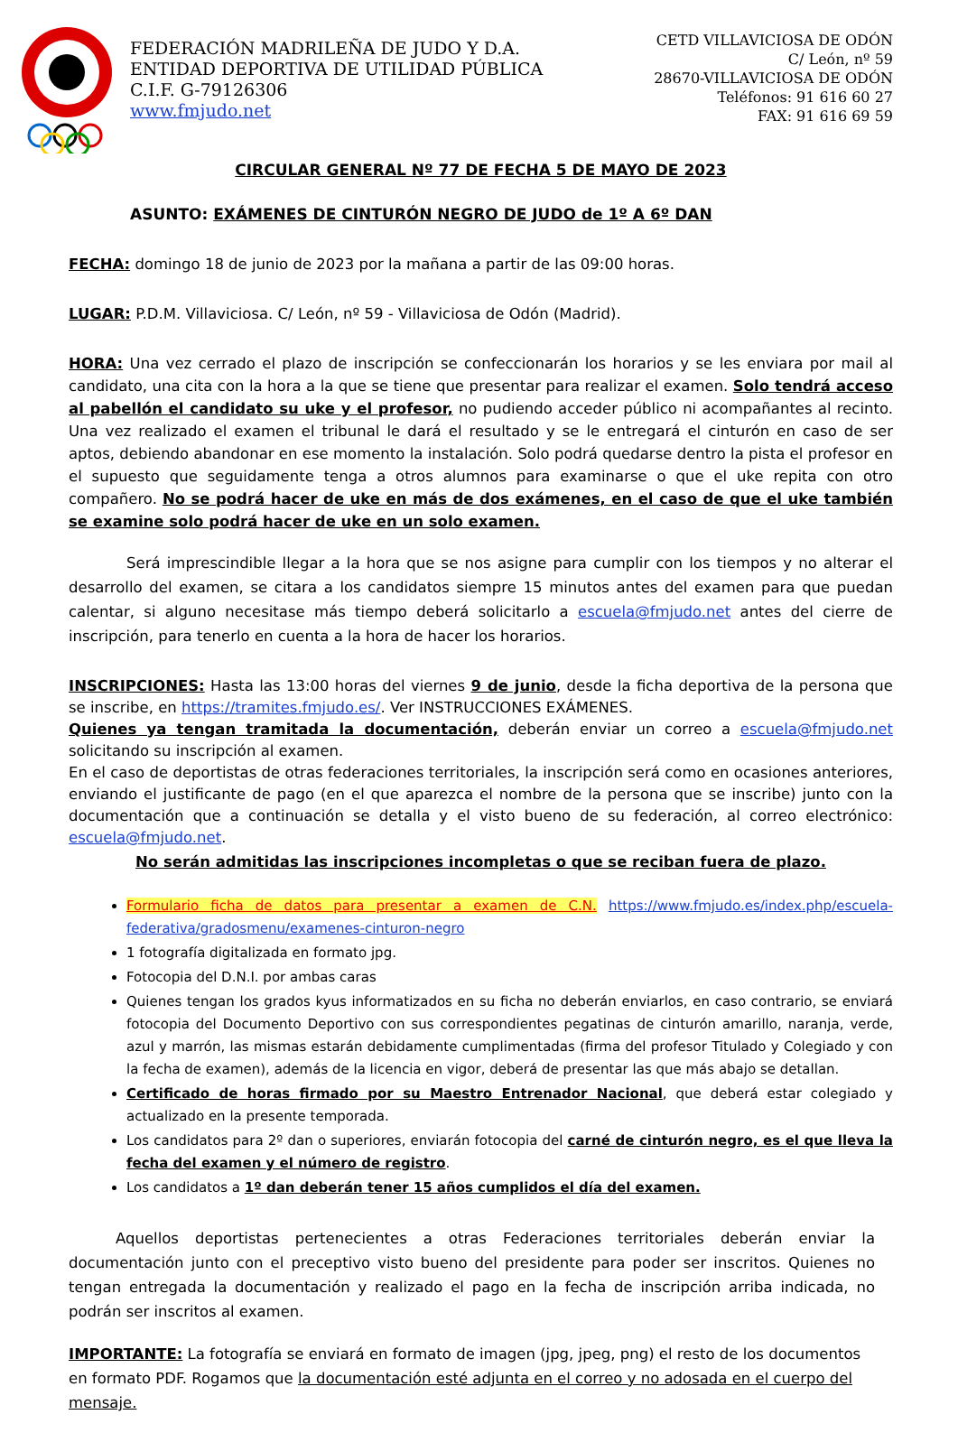FEDERACIÓN MADRILEÑA DE JUDO Y D.A.
ENTIDAD DEPORTIVA DE UTILIDAD PÚBLICA
C.I.F. G-79126306
www.fmjudo.net
CETD VILLAVICIOSA DE ODÓN
C/ León, nº 59
28670-VILLAVICIOSA DE ODÓN
Teléfonos: 91 616 60 27
FAX: 91 616 69 59
CIRCULAR GENERAL Nº 77 DE FECHA 5 DE MAYO DE 2023
ASUNTO: EXÁMENES DE CINTURÓN NEGRO DE JUDO de 1º A 6º DAN
FECHA: domingo 18 de junio de 2023 por la mañana a partir de las 09:00 horas.
LUGAR: P.D.M. Villaviciosa. C/ León, nº 59 - Villaviciosa de Odón (Madrid).
HORA: Una vez cerrado el plazo de inscripción se confeccionarán los horarios y se les enviara por mail al candidato, una cita con la hora a la que se tiene que presentar para realizar el examen. Solo tendrá acceso al pabellón el candidato su uke y el profesor, no pudiendo acceder público ni acompañantes al recinto. Una vez realizado el examen el tribunal le dará el resultado y se le entregará el cinturón en caso de ser aptos, debiendo abandonar en ese momento la instalación. Solo podrá quedarse dentro la pista el profesor en el supuesto que seguidamente tenga a otros alumnos para examinarse o que el uke repita con otro compañero. No se podrá hacer de uke en más de dos exámenes, en el caso de que el uke también se examine solo podrá hacer de uke en un solo examen.
Será imprescindible llegar a la hora que se nos asigne para cumplir con los tiempos y no alterar el desarrollo del examen, se citara a los candidatos siempre 15 minutos antes del examen para que puedan calentar, si alguno necesitase más tiempo deberá solicitarlo a escuela@fmjudo.net antes del cierre de inscripción, para tenerlo en cuenta a la hora de hacer los horarios.
INSCRIPCIONES: Hasta las 13:00 horas del viernes 9 de junio, desde la ficha deportiva de la persona que se inscribe, en https://tramites.fmjudo.es/. Ver INSTRUCCIONES EXÁMENES.
Quienes ya tengan tramitada la documentación, deberán enviar un correo a escuela@fmjudo.net solicitando su inscripción al examen.
En el caso de deportistas de otras federaciones territoriales, la inscripción será como en ocasiones anteriores, enviando el justificante de pago (en el que aparezca el nombre de la persona que se inscribe) junto con la documentación que a continuación se detalla y el visto bueno de su federación, al correo electrónico: escuela@fmjudo.net.
No serán admitidas las inscripciones incompletas o que se reciban fuera de plazo.
Formulario ficha de datos para presentar a examen de C.N. https://www.fmjudo.es/index.php/escuela-federativa/gradosmenu/examenes-cinturon-negro
1 fotografía digitalizada en formato jpg.
Fotocopia del D.N.I. por ambas caras
Quienes tengan los grados kyus informatizados en su ficha no deberán enviarlos, en caso contrario, se enviará fotocopia del Documento Deportivo con sus correspondientes pegatinas de cinturón amarillo, naranja, verde, azul y marrón, las mismas estarán debidamente cumplimentadas (firma del profesor Titulado y Colegiado y con la fecha de examen), además de la licencia en vigor, deberá de presentar las que más abajo se detallan.
Certificado de horas firmado por su Maestro Entrenador Nacional, que deberá estar colegiado y actualizado en la presente temporada.
Los candidatos para 2º dan o superiores, enviarán fotocopia del carné de cinturón negro, es el que lleva la fecha del examen y el número de registro.
Los candidatos a 1º dan deberán tener 15 años cumplidos el día del examen.
Aquellos deportistas pertenecientes a otras Federaciones territoriales deberán enviar la documentación junto con el preceptivo visto bueno del presidente para poder ser inscritos. Quienes no tengan entregada la documentación y realizado el pago en la fecha de inscripción arriba indicada, no podrán ser inscritos al examen.
IMPORTANTE: La fotografía se enviará en formato de imagen (jpg, jpeg, png) el resto de los documentos en formato PDF. Rogamos que la documentación esté adjunta en el correo y no adosada en el cuerpo del mensaje.